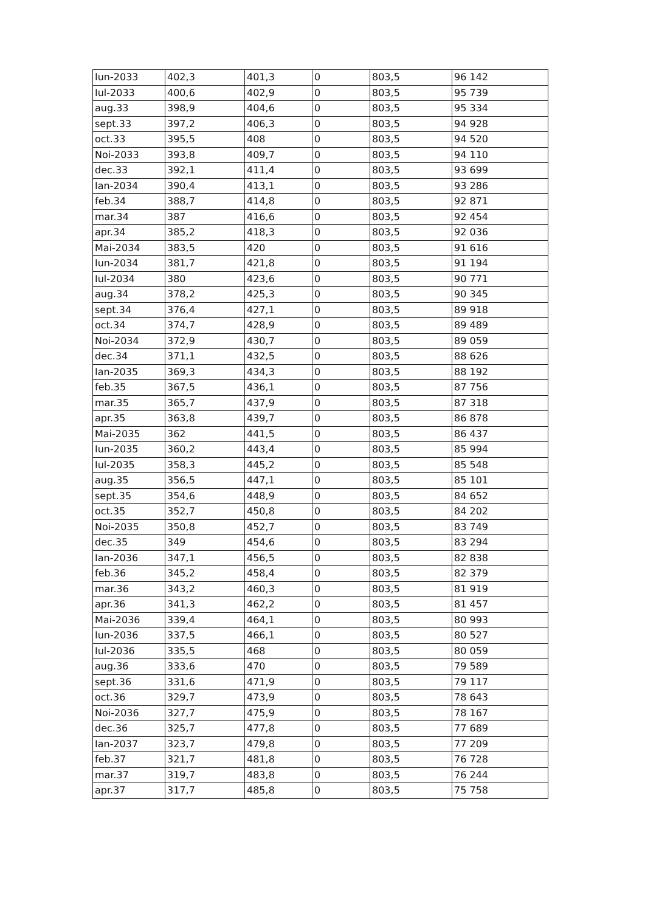| Iun-2033 | 402,3 | 401,3 | 0 | 803,5 | 96 142 |
| Iul-2033 | 400,6 | 402,9 | 0 | 803,5 | 95 739 |
| aug.33 | 398,9 | 404,6 | 0 | 803,5 | 95 334 |
| sept.33 | 397,2 | 406,3 | 0 | 803,5 | 94 928 |
| oct.33 | 395,5 | 408 | 0 | 803,5 | 94 520 |
| Noi-2033 | 393,8 | 409,7 | 0 | 803,5 | 94 110 |
| dec.33 | 392,1 | 411,4 | 0 | 803,5 | 93 699 |
| Ian-2034 | 390,4 | 413,1 | 0 | 803,5 | 93 286 |
| feb.34 | 388,7 | 414,8 | 0 | 803,5 | 92 871 |
| mar.34 | 387 | 416,6 | 0 | 803,5 | 92 454 |
| apr.34 | 385,2 | 418,3 | 0 | 803,5 | 92 036 |
| Mai-2034 | 383,5 | 420 | 0 | 803,5 | 91 616 |
| Iun-2034 | 381,7 | 421,8 | 0 | 803,5 | 91 194 |
| Iul-2034 | 380 | 423,6 | 0 | 803,5 | 90 771 |
| aug.34 | 378,2 | 425,3 | 0 | 803,5 | 90 345 |
| sept.34 | 376,4 | 427,1 | 0 | 803,5 | 89 918 |
| oct.34 | 374,7 | 428,9 | 0 | 803,5 | 89 489 |
| Noi-2034 | 372,9 | 430,7 | 0 | 803,5 | 89 059 |
| dec.34 | 371,1 | 432,5 | 0 | 803,5 | 88 626 |
| Ian-2035 | 369,3 | 434,3 | 0 | 803,5 | 88 192 |
| feb.35 | 367,5 | 436,1 | 0 | 803,5 | 87 756 |
| mar.35 | 365,7 | 437,9 | 0 | 803,5 | 87 318 |
| apr.35 | 363,8 | 439,7 | 0 | 803,5 | 86 878 |
| Mai-2035 | 362 | 441,5 | 0 | 803,5 | 86 437 |
| Iun-2035 | 360,2 | 443,4 | 0 | 803,5 | 85 994 |
| Iul-2035 | 358,3 | 445,2 | 0 | 803,5 | 85 548 |
| aug.35 | 356,5 | 447,1 | 0 | 803,5 | 85 101 |
| sept.35 | 354,6 | 448,9 | 0 | 803,5 | 84 652 |
| oct.35 | 352,7 | 450,8 | 0 | 803,5 | 84 202 |
| Noi-2035 | 350,8 | 452,7 | 0 | 803,5 | 83 749 |
| dec.35 | 349 | 454,6 | 0 | 803,5 | 83 294 |
| Ian-2036 | 347,1 | 456,5 | 0 | 803,5 | 82 838 |
| feb.36 | 345,2 | 458,4 | 0 | 803,5 | 82 379 |
| mar.36 | 343,2 | 460,3 | 0 | 803,5 | 81 919 |
| apr.36 | 341,3 | 462,2 | 0 | 803,5 | 81 457 |
| Mai-2036 | 339,4 | 464,1 | 0 | 803,5 | 80 993 |
| Iun-2036 | 337,5 | 466,1 | 0 | 803,5 | 80 527 |
| Iul-2036 | 335,5 | 468 | 0 | 803,5 | 80 059 |
| aug.36 | 333,6 | 470 | 0 | 803,5 | 79 589 |
| sept.36 | 331,6 | 471,9 | 0 | 803,5 | 79 117 |
| oct.36 | 329,7 | 473,9 | 0 | 803,5 | 78 643 |
| Noi-2036 | 327,7 | 475,9 | 0 | 803,5 | 78 167 |
| dec.36 | 325,7 | 477,8 | 0 | 803,5 | 77 689 |
| Ian-2037 | 323,7 | 479,8 | 0 | 803,5 | 77 209 |
| feb.37 | 321,7 | 481,8 | 0 | 803,5 | 76 728 |
| mar.37 | 319,7 | 483,8 | 0 | 803,5 | 76 244 |
| apr.37 | 317,7 | 485,8 | 0 | 803,5 | 75 758 |